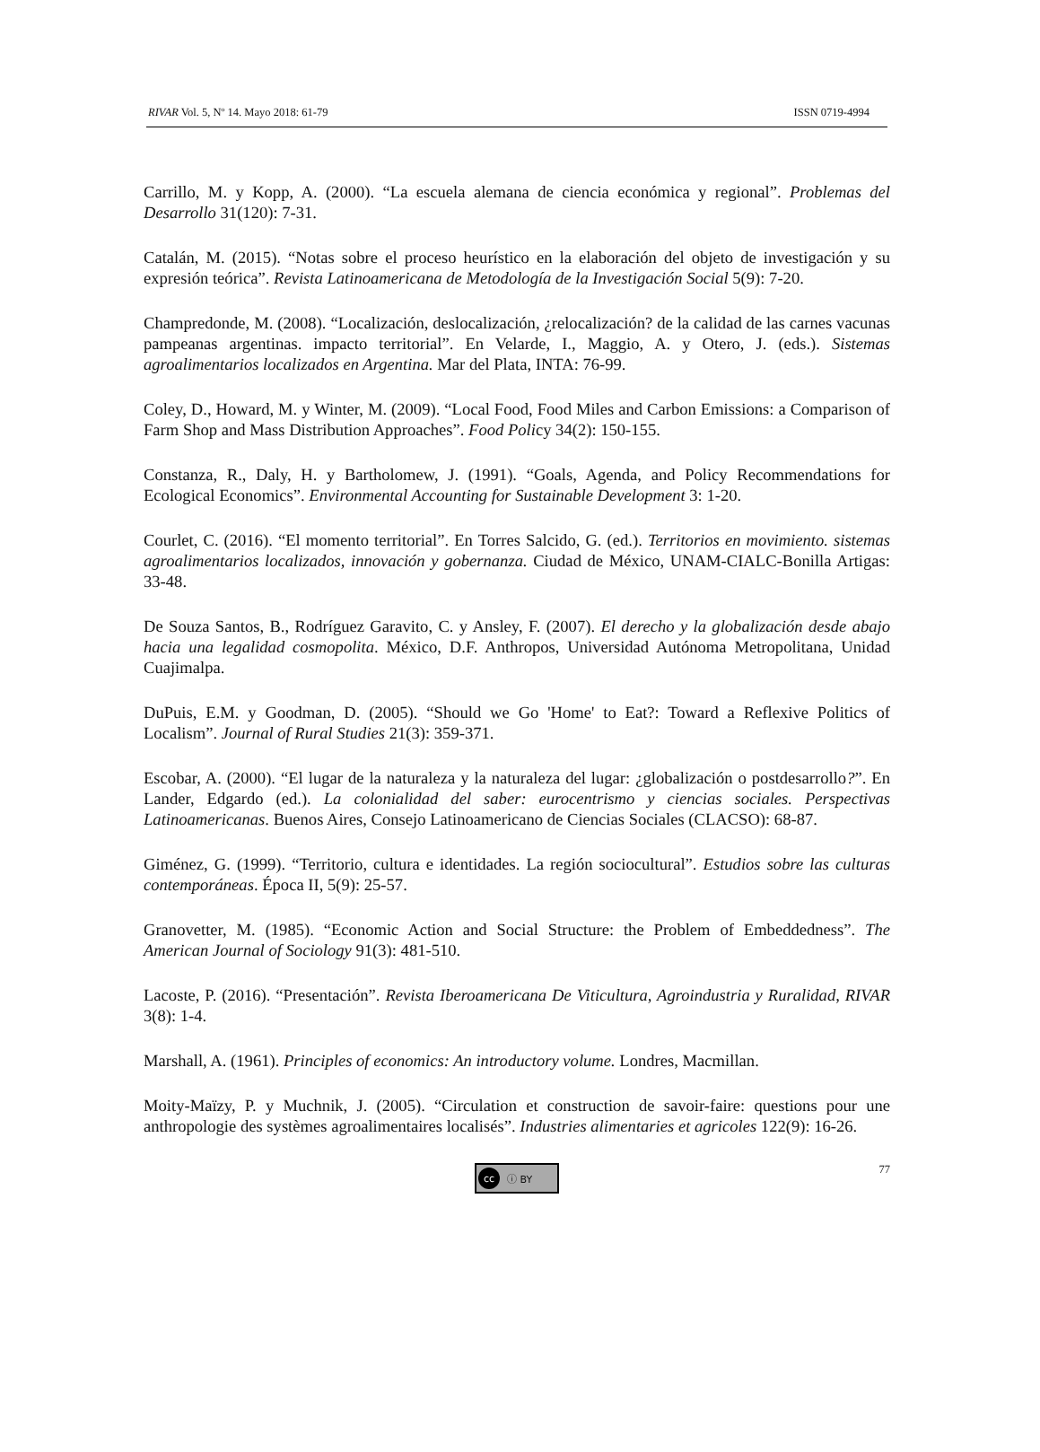RIVAR Vol. 5, Nº 14. Mayo 2018: 61-79 ISSN 0719-4994
Carrillo, M. y Kopp, A. (2000). “La escuela alemana de ciencia económica y regional”. Problemas del Desarrollo 31(120): 7-31.
Catalán, M. (2015). “Notas sobre el proceso heurístico en la elaboración del objeto de investigación y su expresión teórica”. Revista Latinoamericana de Metodología de la Investigación Social 5(9): 7-20.
Champredonde, M. (2008). “Localización, deslocalización, ¿relocalización? de la calidad de las carnes vacunas pampeanas argentinas. impacto territorial”. En Velarde, I., Maggio, A. y Otero, J. (eds.). Sistemas agroalimentarios localizados en Argentina. Mar del Plata, INTA: 76-99.
Coley, D., Howard, M. y Winter, M. (2009). “Local Food, Food Miles and Carbon Emissions: a Comparison of Farm Shop and Mass Distribution Approaches”. Food Policy 34(2): 150-155.
Constanza, R., Daly, H. y Bartholomew, J. (1991). “Goals, Agenda, and Policy Recommendations for Ecological Economics”. Environmental Accounting for Sustainable Development 3: 1-20.
Courlet, C. (2016). “El momento territorial”. En Torres Salcido, G. (ed.). Territorios en movimiento. sistemas agroalimentarios localizados, innovación y gobernanza. Ciudad de México, UNAM-CIALC-Bonilla Artigas: 33-48.
De Souza Santos, B., Rodríguez Garavito, C. y Ansley, F. (2007). El derecho y la globalización desde abajo hacia una legalidad cosmopolita. México, D.F. Anthropos, Universidad Autónoma Metropolitana, Unidad Cuajimalpa.
DuPuis, E.M. y Goodman, D. (2005). “Should we Go 'Home' to Eat?: Toward a Reflexive Politics of Localism”. Journal of Rural Studies 21(3): 359-371.
Escobar, A. (2000). “El lugar de la naturaleza y la naturaleza del lugar: ¿globalización o postdesarrollo?”. En Lander, Edgardo (ed.). La colonialidad del saber: eurocentrismo y ciencias sociales. Perspectivas Latinoamericanas. Buenos Aires, Consejo Latinoamericano de Ciencias Sociales (CLACSO): 68-87.
Giménez, G. (1999). “Territorio, cultura e identidades. La región sociocultural”. Estudios sobre las culturas contemporáneas. Época II, 5(9): 25-57.
Granovetter, M. (1985). “Economic Action and Social Structure: the Problem of Embeddedness”. The American Journal of Sociology 91(3): 481-510.
Lacoste, P. (2016). “Presentación”. Revista Iberoamericana De Viticultura, Agroindustria y Ruralidad, RIVAR 3(8): 1-4.
Marshall, A. (1961). Principles of economics: An introductory volume. Londres, Macmillan.
Moity-Maïzy, P. y Muchnik, J. (2005). “Circulation et construction de savoir-faire: questions pour une anthropologie des systèmes agroalimentaires localisés”. Industries alimentaries et agricoles 122(9): 16-26.
cc ⓘ BY
77